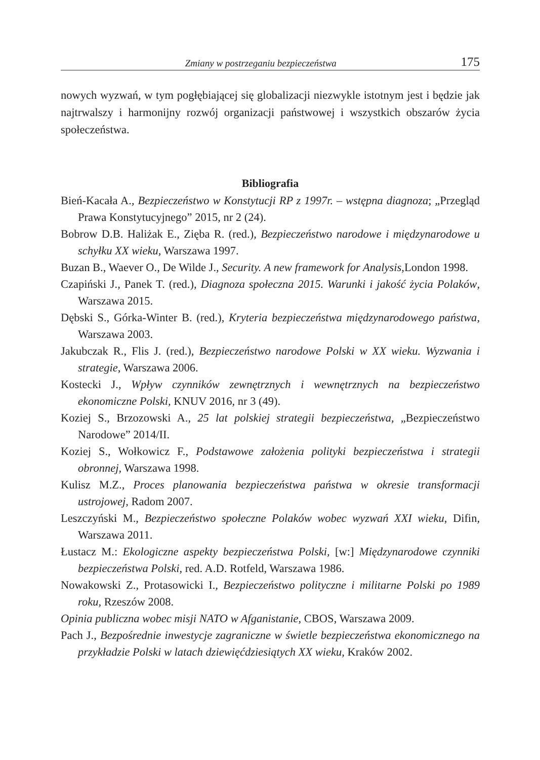Zmiany w postrzeganiu bezpieczeństwa 175
nowych wyzwań, w tym pogłębiającej się globalizacji niezwykle istotnym jest i będzie jak najtrwalszy i harmonijny rozwój organizacji państwowej i wszystkich obszarów życia społeczeństwa.
Bibliografia
Bień-Kacała A., Bezpieczeństwo w Konstytucji RP z 1997r. – wstępna diagnoza; „Przegląd Prawa Konstytucyjnego” 2015, nr 2 (24).
Bobrow D.B. Haliżak E., Zięba R. (red.), Bezpieczeństwo narodowe i międzynarodowe u schyłku XX wieku, Warszawa 1997.
Buzan B., Waever O., De Wilde J., Security. A new framework for Analysis,London 1998.
Czapiński J., Panek T. (red.), Diagnoza społeczna 2015. Warunki i jakość życia Polaków, Warszawa 2015.
Dębski S., Górka-Winter B. (red.), Kryteria bezpieczeństwa międzynarodowego państwa, Warszawa 2003.
Jakubczak R., Flis J. (red.), Bezpieczeństwo narodowe Polski w XX wieku. Wyzwania i strategie, Warszawa 2006.
Kostecki J., Wpływ czynników zewnętrznych i wewnętrznych na bezpieczeństwo ekonomiczne Polski, KNUV 2016, nr 3 (49).
Koziej S., Brzozowski A., 25 lat polskiej strategii bezpieczeństwa, „Bezpieczeństwo Narodowe” 2014/II.
Koziej S., Wołkowicz F., Podstawowe założenia polityki bezpieczeństwa i strategii obronnej, Warszawa 1998.
Kulisz M.Z., Proces planowania bezpieczeństwa państwa w okresie transformacji ustrojowej, Radom 2007.
Leszczyński M., Bezpieczeństwo społeczne Polaków wobec wyzwań XXI wieku, Difin, Warszawa 2011.
Łustacz M.: Ekologiczne aspekty bezpieczeństwa Polski, [w:] Międzynarodowe czynniki bezpieczeństwa Polski, red. A.D. Rotfeld, Warszawa 1986.
Nowakowski Z., Protasowicki I., Bezpieczeństwo polityczne i militarne Polski po 1989 roku, Rzeszów 2008.
Opinia publiczna wobec misji NATO w Afganistanie, CBOS, Warszawa 2009.
Pach J., Bezpośrednie inwestycje zagraniczne w świetle bezpieczeństwa ekonomicznego na przykładzie Polski w latach dziewięćdziesiątych XX wieku, Kraków 2002.